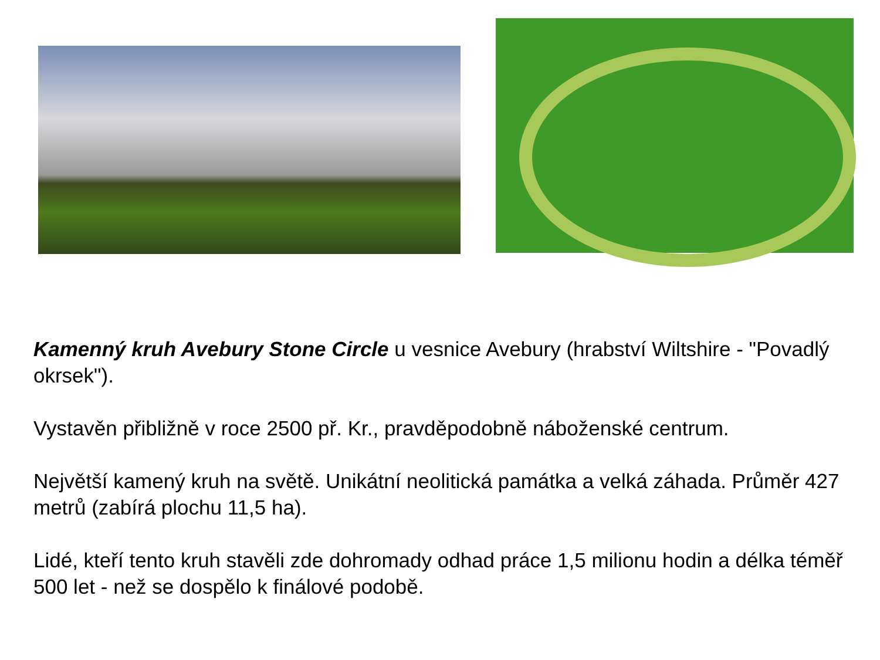Kamenný kruh Avebury Stone Circle u vesnice Avebury (hrabství Wiltshire - "Povadlý okrsek").
Vystavěn přibližně v roce 2500 př. Kr., pravděpodobně náboženské centrum.
Největší kamený kruh na světě. Unikátní neolitická památka a velká záhada. Průměr 427 metrů (zabírá plochu 11,5 ha).
Lidé, kteří tento kruh stavěli zde dohromady odhad práce 1,5 milionu hodin a délka téměř 500 let - než se dospělo k finálové podobě.